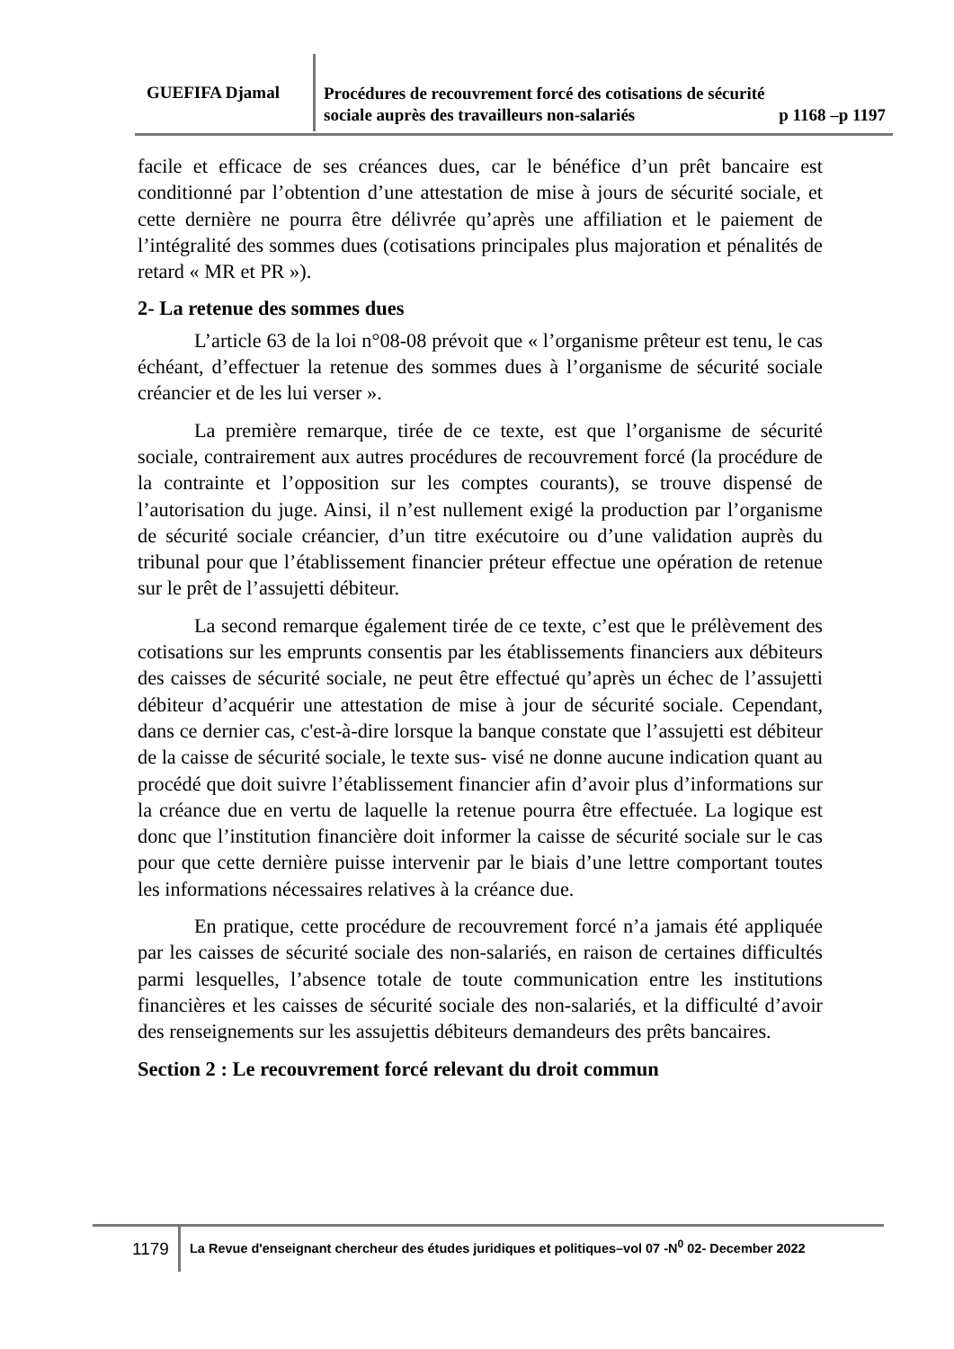GUEFIFA Djamal
Procédures de recouvrement forcé des cotisations de sécurité
sociale auprès des travailleurs non-salariés p 1168 –p 1197
facile et efficace de ses créances dues, car le bénéfice d’un prêt bancaire est conditionné par l’obtention d’une attestation de mise à jours de sécurité sociale, et cette dernière ne pourra être délivrée qu’après une affiliation et le paiement de l’intégralité des sommes dues (cotisations principales plus majoration et pénalités de retard « MR et PR »).
2- La retenue des sommes dues
L’article 63 de la loi n°08-08 prévoit que « l’organisme prêteur est tenu, le cas échéant, d’effectuer la retenue des sommes dues à l’organisme de sécurité sociale créancier et de les lui verser ».
La première remarque, tirée de ce texte, est que l’organisme de sécurité sociale, contrairement aux autres procédures de recouvrement forcé (la procédure de la contrainte et l’opposition sur les comptes courants), se trouve dispensé de l’autorisation du juge. Ainsi, il n’est nullement exigé la production par l’organisme de sécurité sociale créancier, d’un titre exécutoire ou d’une validation auprès du tribunal pour que l’établissement financier préteur effectue une opération de retenue sur le prêt de l’assujetti débiteur.
La second remarque également tirée de ce texte, c’est que le prélèvement des cotisations sur les emprunts consentis par les établissements financiers aux débiteurs des caisses de sécurité sociale, ne peut être effectué qu’après un échec de l’assujetti débiteur d’acquérir une attestation de mise à jour de sécurité sociale. Cependant, dans ce dernier cas, c'est-à-dire lorsque la banque constate que l’assujetti est débiteur de la caisse de sécurité sociale, le texte sus- visé ne donne aucune indication quant au procédé que doit suivre l’établissement financier afin d’avoir plus d’informations sur la créance due en vertu de laquelle la retenue pourra être effectuée. La logique est donc que l’institution financière doit informer la caisse de sécurité sociale sur le cas pour que cette dernière puisse intervenir par le biais d’une lettre comportant toutes les informations nécessaires relatives à la créance due.
En pratique, cette procédure de recouvrement forcé n’a jamais été appliquée par les caisses de sécurité sociale des non-salariés, en raison de certaines difficultés parmi lesquelles, l’absence totale de toute communication entre les institutions financières et les caisses de sécurité sociale des non-salariés, et la difficulté d’avoir des renseignements sur les assujettis débiteurs demandeurs des prêts bancaires.
Section 2 : Le recouvrement forcé relevant du droit commun
1179 La Revue d'enseignant chercheur des études juridiques et politiques–vol 07 -N<sup>0</sup> 02- December 2022